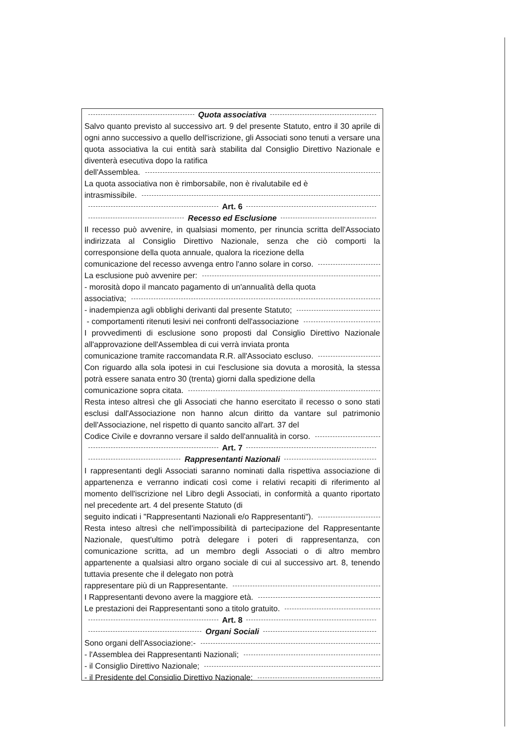Quota associativa
Salvo quanto previsto al successivo art. 9 del presente Statuto, entro il 30 aprile di ogni anno successivo a quello dell'iscrizione, gli Associati sono tenuti a versare una quota associativa la cui entità sarà stabilita dal Consiglio Direttivo Nazionale e diventerà esecutiva dopo la ratifica
dell'Assemblea.
La quota associativa non è rimborsabile, non è rivalutabile ed è
intrasmissibile.
Art. 6
Recesso ed Esclusione
Il recesso può avvenire, in qualsiasi momento, per rinuncia scritta dell'Associato indirizzata al Consiglio Direttivo Nazionale, senza che ciò comporti la corresponsione della quota annuale, qualora la ricezione della
comunicazione del recesso avvenga entro l'anno solare in corso.
La esclusione può avvenire per:
- morosità dopo il mancato pagamento di un'annualità della quota
associativa;
- inadempienza agli obblighi derivanti dal presente Statuto;
- comportamenti ritenuti lesivi nei confronti dell'associazione
I provvedimenti di esclusione sono proposti dal Consiglio Direttivo Nazionale all'approvazione dell'Assemblea di cui verrà inviata pronta
comunicazione tramite raccomandata R.R. all'Associato escluso.
Con riguardo alla sola ipotesi in cui l'esclusione sia dovuta a morosità, la stessa potrà essere sanata entro 30 (trenta) giorni dalla spedizione della
comunicazione sopra citata.
Resta inteso altresì che gli Associati che hanno esercitato il recesso o sono stati esclusi dall'Associazione non hanno alcun diritto da vantare sul patrimonio dell'Associazione, nel rispetto di quanto sancito all'art. 37 del
Codice Civile e dovranno versare il saldo dell'annualità in corso.
Art. 7
Rappresentanti Nazionali
I rappresentanti degli Associati saranno nominati dalla rispettiva associazione di appartenenza e verranno indicati così come i relativi recapiti di riferimento al momento dell'iscrizione nel Libro degli Associati, in conformità a quanto riportato nel precedente art. 4 del presente Statuto (di
seguito indicati i "Rappresentanti Nazionali e/o Rappresentanti").
Resta inteso altresì che nell'impossibilità di partecipazione del Rappresentante Nazionale, quest'ultimo potrà delegare i poteri di rappresentanza, con comunicazione scritta, ad un membro degli Associati o di altro membro appartenente a qualsiasi altro organo sociale di cui al successivo art. 8, tenendo tuttavia presente che il delegato non potrà
rappresentare più di un Rappresentante.
I Rappresentanti devono avere la maggiore età.
Le prestazioni dei Rappresentanti sono a titolo gratuito.
Art. 8
Organi Sociali
Sono organi dell'Associazione:-
- l'Assemblea dei Rappresentanti Nazionali;
- il Consiglio Direttivo Nazionale;
- il Presidente del Consiglio Direttivo Nazionale;